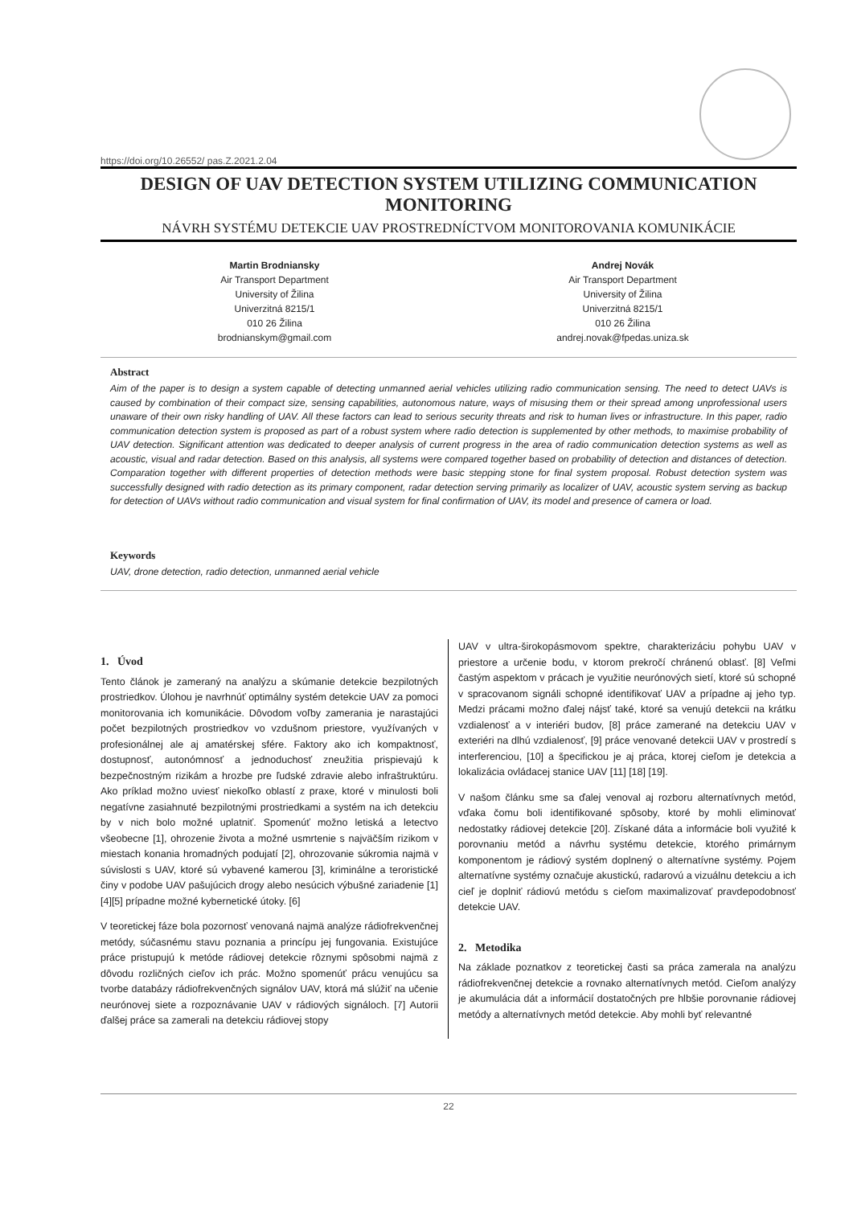https://doi.org/10.26552/ pas.Z.2021.2.04
DESIGN OF UAV DETECTION SYSTEM UTILIZING COMMUNICATION MONITORING
NÁVRH SYSTÉMU DETEKCIE UAV PROSTREDNÍCTVOM MONITOROVANIA KOMUNIKÁCIE
Martin Brodniansky
Air Transport Department
University of Žilina
Univerzitná 8215/1
010 26 Žilina
brodnianskym@gmail.com
Andrej Novák
Air Transport Department
University of Žilina
Univerzitná 8215/1
010 26 Žilina
andrej.novak@fpedas.uniza.sk
Abstract
Aim of the paper is to design a system capable of detecting unmanned aerial vehicles utilizing radio communication sensing. The need to detect UAVs is caused by combination of their compact size, sensing capabilities, autonomous nature, ways of misusing them or their spread among unprofessional users unaware of their own risky handling of UAV. All these factors can lead to serious security threats and risk to human lives or infrastructure. In this paper, radio communication detection system is proposed as part of a robust system where radio detection is supplemented by other methods, to maximise probability of UAV detection. Significant attention was dedicated to deeper analysis of current progress in the area of radio communication detection systems as well as acoustic, visual and radar detection. Based on this analysis, all systems were compared together based on probability of detection and distances of detection. Comparation together with different properties of detection methods were basic stepping stone for final system proposal. Robust detection system was successfully designed with radio detection as its primary component, radar detection serving primarily as localizer of UAV, acoustic system serving as backup for detection of UAVs without radio communication and visual system for final confirmation of UAV, its model and presence of camera or load.
Keywords
UAV, drone detection, radio detection, unmanned aerial vehicle
1. Úvod
Tento článok je zameraný na analýzu a skúmanie detekcie bezpilotných prostriedkov. Úlohou je navrhnúť optimálny systém detekcie UAV za pomoci monitorovania ich komunikácie. Dôvodom voľby zamerania je narastajúci počet bezpilotných prostriedkov vo vzdušnom priestore, využívaných v profesionálnej ale aj amatérskej sfére. Faktory ako ich kompaktnosť, dostupnosť, autonómnosť a jednoduchosť zneužitia prispievajú k bezpečnostným rizikám a hrozbe pre ľudské zdravie alebo infraštruktúru. Ako príklad možno uviesť niekoľko oblastí z praxe, ktoré v minulosti boli negatívne zasiahnuté bezpilotnými prostriedkami a systém na ich detekciu by v nich bolo možné uplatniť. Spomenúť možno letiská a letectvo všeobecne [1], ohrozenie života a možné usmrtenie s najväčším rizikom v miestach konania hromadných podujatí [2], ohrozovanie súkromia najmä v súvislosti s UAV, ktoré sú vybavené kamerou [3], kriminálne a teroristické činy v podobe UAV pašujúcich drogy alebo nesúcich výbušné zariadenie [1][4][5] prípadne možné kybernetické útoky. [6]
V teoretickej fáze bola pozornosť venovaná najmä analýze rádiofrekvenčnej metódy, súčasnému stavu poznania a princípu jej fungovania. Existujúce práce pristupujú k metóde rádiovej detekcie rôznymi spôsobmi najmä z dôvodu rozličných cieľov ich prác. Možno spomenúť prácu venujúcu sa tvorbe databázy rádiofrekvenčných signálov UAV, ktorá má slúžiť na učenie neurónovej siete a rozpoznávanie UAV v rádiových signáloch. [7] Autorii ďalšej práce sa zamerali na detekciu rádiovej stopy
UAV v ultra-širokopásmovom spektre, charakterizáciu pohybu UAV v priestore a určenie bodu, v ktorom prekročí chránenú oblasť. [8] Veľmi častým aspektom v prácach je využitie neurónových sietí, ktoré sú schopné v spracovanom signáli schopné identifikovať UAV a prípadne aj jeho typ. Medzi prácami možno ďalej nájsť také, ktoré sa venujú detekcii na krátku vzdialenosť a v interiéri budov, [8] práce zamerané na detekciu UAV v exteriéri na dlhú vzdialenosť, [9] práce venované detekcii UAV v prostredí s interferenciou, [10] a špecifickou je aj práca, ktorej cieľom je detekcia a lokalizácia ovládacej stanice UAV [11] [18] [19].
V našom článku sme sa ďalej venoval aj rozboru alternatívnych metód, vďaka čomu boli identifikované spôsoby, ktoré by mohli eliminovať nedostatky rádiovej detekcie [20]. Získané dáta a informácie boli využité k porovnaniu metód a návrhu systému detekcie, ktorého primárnym komponentom je rádiový systém doplnený o alternatívne systémy. Pojem alternatívne systémy označuje akustickú, radarovú a vizuálnu detekciu a ich cieľ je doplniť rádiovú metódu s cieľom maximalizovať pravdepodobnosť detekcie UAV.
2. Metodika
Na základe poznatkov z teoretickej časti sa práca zamerala na analýzu rádiofrekvenčnej detekcie a rovnako alternatívnych metód. Cieľom analýzy je akumulácia dát a informácií dostatočných pre hlbšie porovnanie rádiovej metódy a alternatívnych metód detekcie. Aby mohli byť relevantné
22